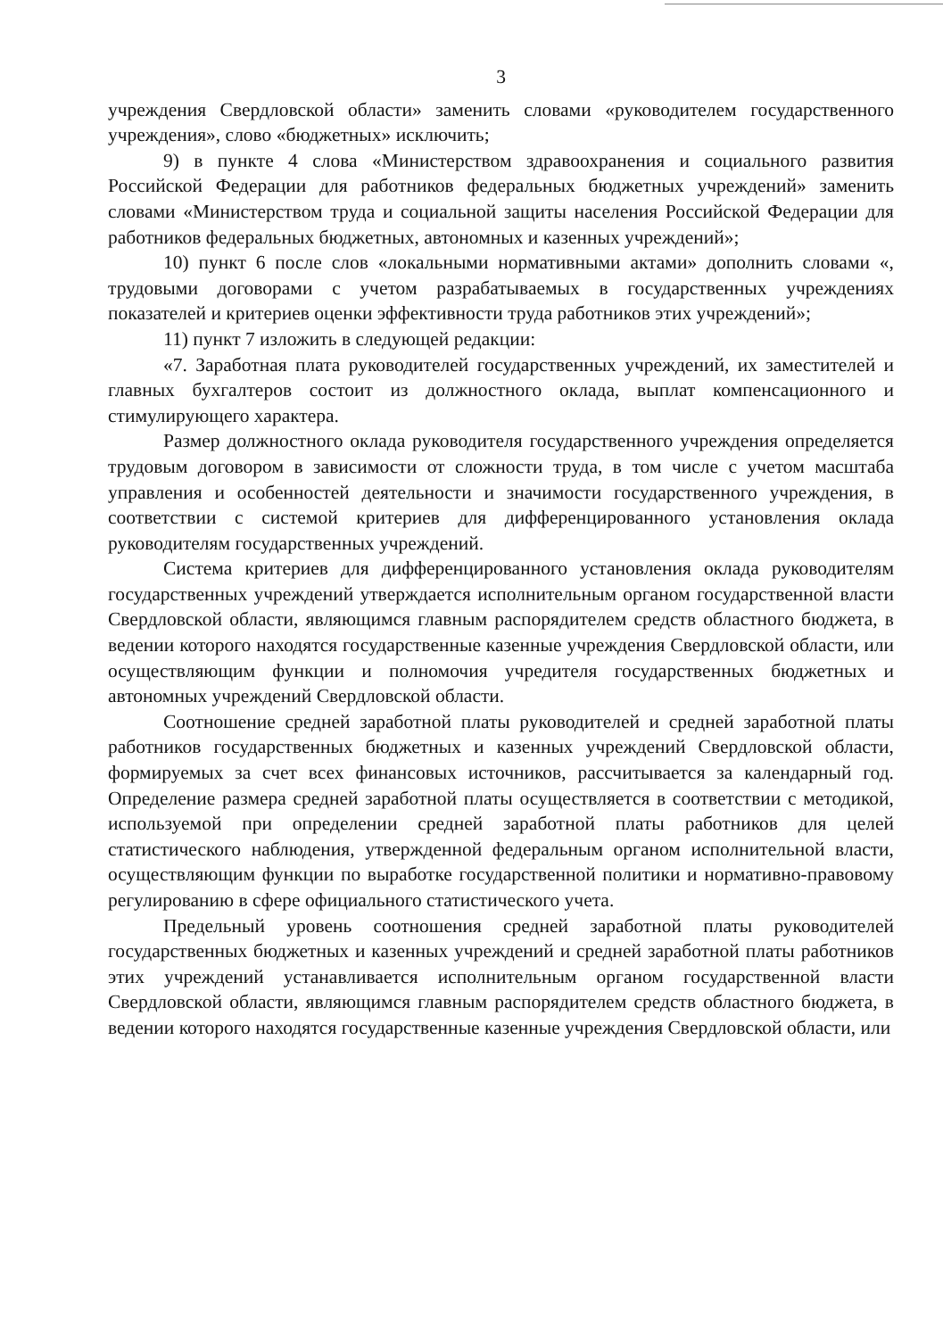3
учреждения Свердловской области» заменить словами «руководителем государственного учреждения», слово «бюджетных» исключить;
9) в пункте 4 слова «Министерством здравоохранения и социального развития Российской Федерации для работников федеральных бюджетных учреждений» заменить словами «Министерством труда и социальной защиты населения Российской Федерации для работников федеральных бюджетных, автономных и казенных учреждений»;
10) пункт 6 после слов «локальными нормативными актами» дополнить словами «, трудовыми договорами с учетом разрабатываемых в государственных учреждениях показателей и критериев оценки эффективности труда работников этих учреждений»;
11) пункт 7 изложить в следующей редакции:
«7. Заработная плата руководителей государственных учреждений, их заместителей и главных бухгалтеров состоит из должностного оклада, выплат компенсационного и стимулирующего характера.
Размер должностного оклада руководителя государственного учреждения определяется трудовым договором в зависимости от сложности труда, в том числе с учетом масштаба управления и особенностей деятельности и значимости государственного учреждения, в соответствии с системой критериев для дифференцированного установления оклада руководителям государственных учреждений.
Система критериев для дифференцированного установления оклада руководителям государственных учреждений утверждается исполнительным органом государственной власти Свердловской области, являющимся главным распорядителем средств областного бюджета, в ведении которого находятся государственные казенные учреждения Свердловской области, или осуществляющим функции и полномочия учредителя государственных бюджетных и автономных учреждений Свердловской области.
Соотношение средней заработной платы руководителей и средней заработной платы работников государственных бюджетных и казенных учреждений Свердловской области, формируемых за счет всех финансовых источников, рассчитывается за календарный год. Определение размера средней заработной платы осуществляется в соответствии с методикой, используемой при определении средней заработной платы работников для целей статистического наблюдения, утвержденной федеральным органом исполнительной власти, осуществляющим функции по выработке государственной политики и нормативно-правовому регулированию в сфере официального статистического учета.
Предельный уровень соотношения средней заработной платы руководителей государственных бюджетных и казенных учреждений и средней заработной платы работников этих учреждений устанавливается исполнительным органом государственной власти Свердловской области, являющимся главным распорядителем средств областного бюджета, в ведении которого находятся государственные казенные учреждения Свердловской области, или